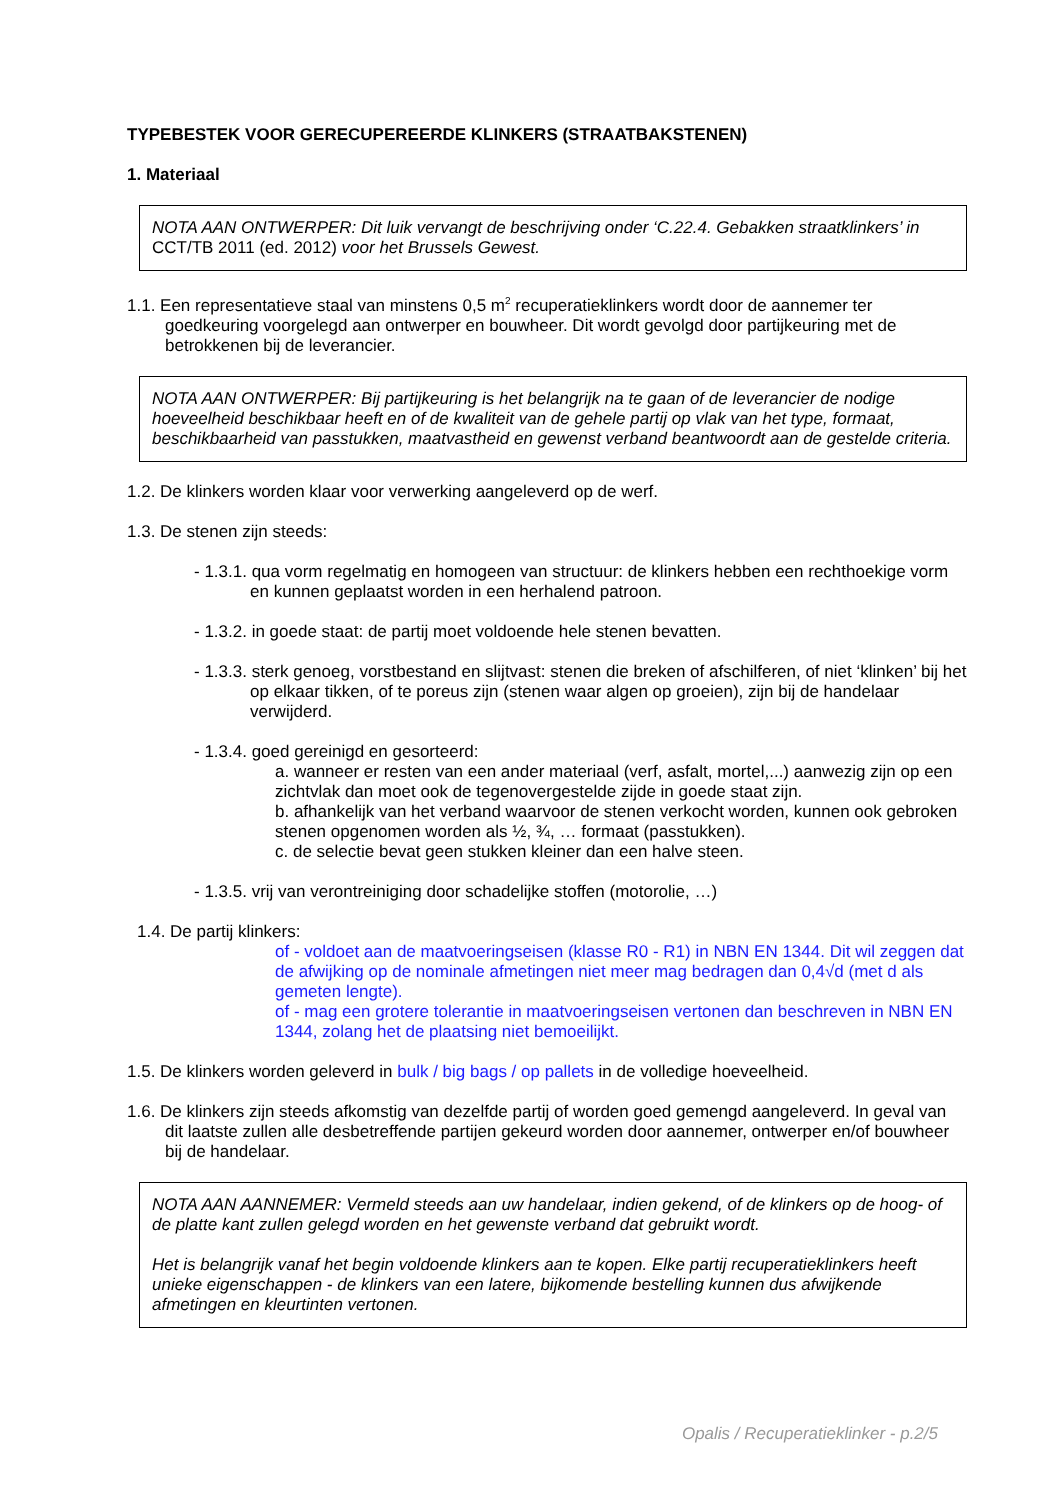TYPEBESTEK VOOR GERECUPEREERDE KLINKERS (STRAATBAKSTENEN)
1. Materiaal
NOTA AAN ONTWERPER: Dit luik vervangt de beschrijving onder ‘C.22.4. Gebakken straatklinkers’ in CCT/TB 2011 (ed. 2012) voor het Brussels Gewest.
1.1. Een representatieve staal van minstens 0,5 m<sup>2</sup> recuperatieklinkers wordt door de aannemer ter goedkeuring voorgelegd aan ontwerper en bouwheer. Dit wordt gevolgd door partijkeuring met de betrokkenen bij de leverancier.
NOTA AAN ONTWERPER: Bij partijkeuring is het belangrijk na te gaan of de leverancier de nodige hoeveelheid beschikbaar heeft en of de kwaliteit van de gehele partij op vlak van het type, formaat, beschikbaarheid van passtukken, maatvastheid en gewenst verband beantwoordt aan de gestelde criteria.
1.2. De klinkers worden klaar voor verwerking aangeleverd op de werf.
1.3. De stenen zijn steeds:
- 1.3.1. qua vorm regelmatig en homogeen van structuur: de klinkers hebben een rechthoekige vorm en kunnen geplaatst worden in een herhalend patroon.
- 1.3.2. in goede staat: de partij moet voldoende hele stenen bevatten.
- 1.3.3. sterk genoeg, vorstbestand en slijtvast: stenen die breken of afschilferen, of niet ‘klinken’ bij het op elkaar tikken, of te poreus zijn (stenen waar algen op groeien), zijn bij de handelaar verwijderd.
- 1.3.4. goed gereinigd en gesorteerd:
a. wanneer er resten van een ander materiaal (verf, asfalt, mortel,...) aanwezig zijn op een zichtvlak dan moet ook de tegenovergestelde zijde in goede staat zijn.
b. afhankelijk van het verband waarvoor de stenen verkocht worden, kunnen ook gebroken stenen opgenomen worden als ½, ¾, … formaat (passtukken).
c. de selectie bevat geen stukken kleiner dan een halve steen.
- 1.3.5. vrij van verontreiniging door schadelijke stoffen (motorolie, …)
1.4. De partij klinkers:
of - voldoet aan de maatvoeringseisen (klasse R0 - R1) in NBN EN 1344. Dit wil zeggen dat de afwijking op de nominale afmetingen niet meer mag bedragen dan 0,4√d (met d als gemeten lengte).
of - mag een grotere tolerantie in maatvoeringseisen vertonen dan beschreven in NBN EN 1344, zolang het de plaatsing niet bemoeilijkt.
1.5. De klinkers worden geleverd in bulk / big bags / op pallets in de volledige hoeveelheid.
1.6. De klinkers zijn steeds afkomstig van dezelfde partij of worden goed gemengd aangeleverd. In geval van dit laatste zullen alle desbetreffende partijen gekeurd worden door aannemer, ontwerper en/of bouwheer bij de handelaar.
NOTA AAN AANNEMER: Vermeld steeds aan uw handelaar, indien gekend, of de klinkers op de hoog- of de platte kant zullen gelegd worden en het gewenste verband dat gebruikt wordt.
Het is belangrijk vanaf het begin voldoende klinkers aan te kopen. Elke partij recuperatieklinkers heeft unieke eigenschappen - de klinkers van een latere, bijkomende bestelling kunnen dus afwijkende afmetingen en kleurtinten vertonen.
Opalis / Recuperatieklinker - p.2/5